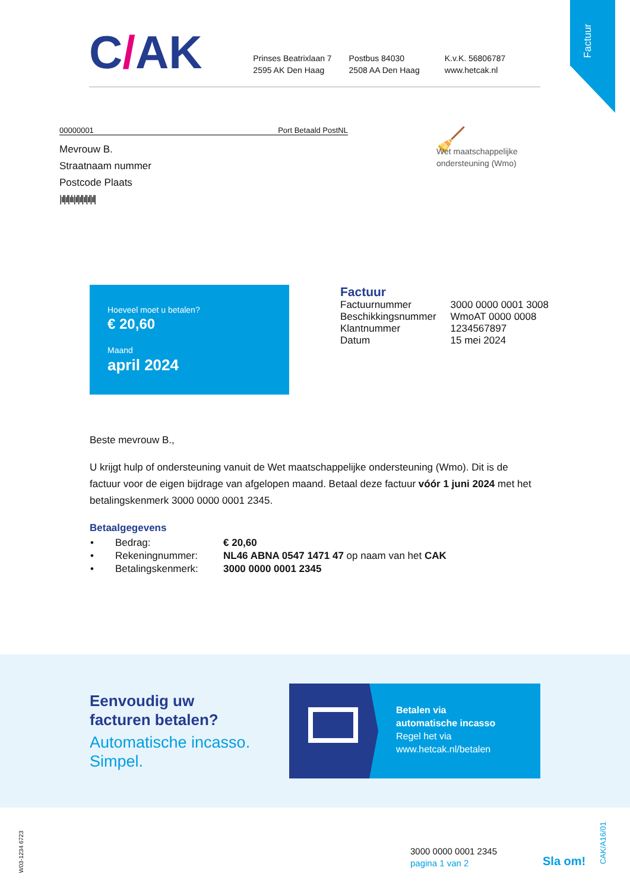Factuur
C/AK
Prinses Beatrixlaan 7
2595 AK Den Haag
Postbus 84030
2508 AA Den Haag
K.v.K. 56806787
www.hetcak.nl
00000001 Port Betaald PostNL
Mevrouw B.
Straatnaam nummer
Postcode Plaats
|ıl|ıl|ılı|ıl|ıl|ıl|ıl|ıl|
🧹
Wet maatschappelijke
ondersteuning (Wmo)
Hoeveel moet u betalen?
€ 20,60
Maand
april 2024
Factuur
| Factuurnummer | 3000 0000 0001 3008 |
| Beschikkingsnummer | WmoAT 0000 0008 |
| Klantnummer | 1234567897 |
| Datum | 15 mei 2024 |
Beste mevrouw B.,
U krijgt hulp of ondersteuning vanuit de Wet maatschappelijke ondersteuning (Wmo). Dit is de factuur voor de eigen bijdrage van afgelopen maand. Betaal deze factuur vóór 1 juni 2024 met het betalingskenmerk 3000 0000 0001 2345.
Betaalgegevens
| • | Bedrag: | € 20,60 |
| • | Rekeningnummer: | NL46 ABNA 0547 1471 47 op naam van het CAK |
| • | Betalingskenmerk: | 3000 0000 0001 2345 |
Eenvoudig uw
facturen betalen?
Automatische incasso.
Simpel.
Betalen via
automatische incasso
Regel het via
www.hetcak.nl/betalen
W03-1234 6723
3000 0000 0001 2345
pagina 1 van 2
Sla om!
CAK/A16/01